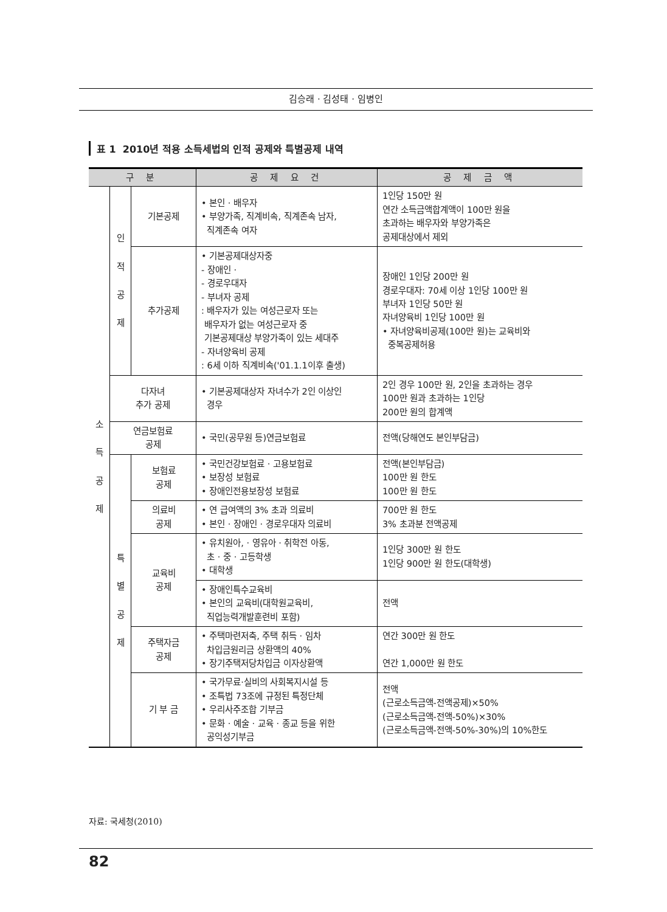김승래 · 김성태 · 임병인
표 1 2010년 적용 소득세법의 인적 공제와 특별공제 내역
| 구 분 | | | 공 제 요 건 | 공 제 금 액 |
| --- | --- | --- | --- | --- |
| 소 득 공 제 | 인 적 공 제 | 기본공제 | • 본인 · 배우자 • 부양가족, 직계비속, 직계존속 남자, 직계존속 여자 | 1인당 150만 원 연간 소득금액합계액이 100만 원을 초과하는 배우자와 부양가족은 공제대상에서 제외 |
| | | 추가공제 | • 기본공제대상자중 - 장애인 · - 경로우대자 - 부녀자 공제 : 배우자가 있는 여성근로자 또는 배우자가 없는 여성근로자 중 기본공제대상 부양가족이 있는 세대주 - 자녀양육비 공제 : 6세 이하 직계비속('01.1.1이후 출생) | 장애인 1인당 200만 원 경로우대자: 70세 이상 1인당 100만 원 부녀자 1인당 50만 원 자녀양육비 1인당 100만 원 • 자녀양육비공제(100만 원)는 교육비와 중복공제허용 |
| | 다자녀 추가 공제 | | • 기본공제대상자 자녀수가 2인 이상인 경우 | 2인 경우 100만 원, 2인을 초과하는 경우 100만 원과 초과하는 1인당 200만 원의 합계액 |
| | 연금보험료 공제 | | • 국민(공무원 등)연금보험료 | 전액(당해연도 본인부담금) |
| | 특 별 공 제 | 보험료 공제 | • 국민건강보험료 · 고용보험료 • 보장성 보험료 • 장애인전용보장성 보험료 | 전액(본인부담금) 100만 원 한도 100만 원 한도 |
| | | 의료비 공제 | • 연 급여액의 3% 초과 의료비 • 본인 · 장애인 · 경로우대자 의료비 | 700만 원 한도 3% 초과분 전액공제 |
| | | 교육비 공제 | • 유치원아, · 영유아 · 취학전 아동, 초 · 중 · 고등학생 • 대학생 | 1인당 300만 원 한도 1인당 900만 원 한도(대학생) |
| | | | • 장애인특수교육비 • 본인의 교육비(대학원교육비, 직업능력개발훈련비 포함) | 전액 |
| | | 주택자금 공제 | • 주택마련저축, 주택 취득 · 임차 차입금원리금 상환액의 40% • 장기주택저당차입금 이자상환액 | 연간 300만 원 한도 연간 1,000만 원 한도 |
| | | 기 부 금 | • 국가무료·실비의 사회복지시설 등 • 조특법 73조에 규정된 특정단체 • 우리사주조합 기부금 • 문화 · 예술 · 교육 · 종교 등을 위한 공익성기부금 | 전액 (근로소득금액-전액공제)×50% (근로소득금액-전액-50%)×30% (근로소득금액-전액-50%-30%)의 10%한도 |
자료: 국세청(2010)
82